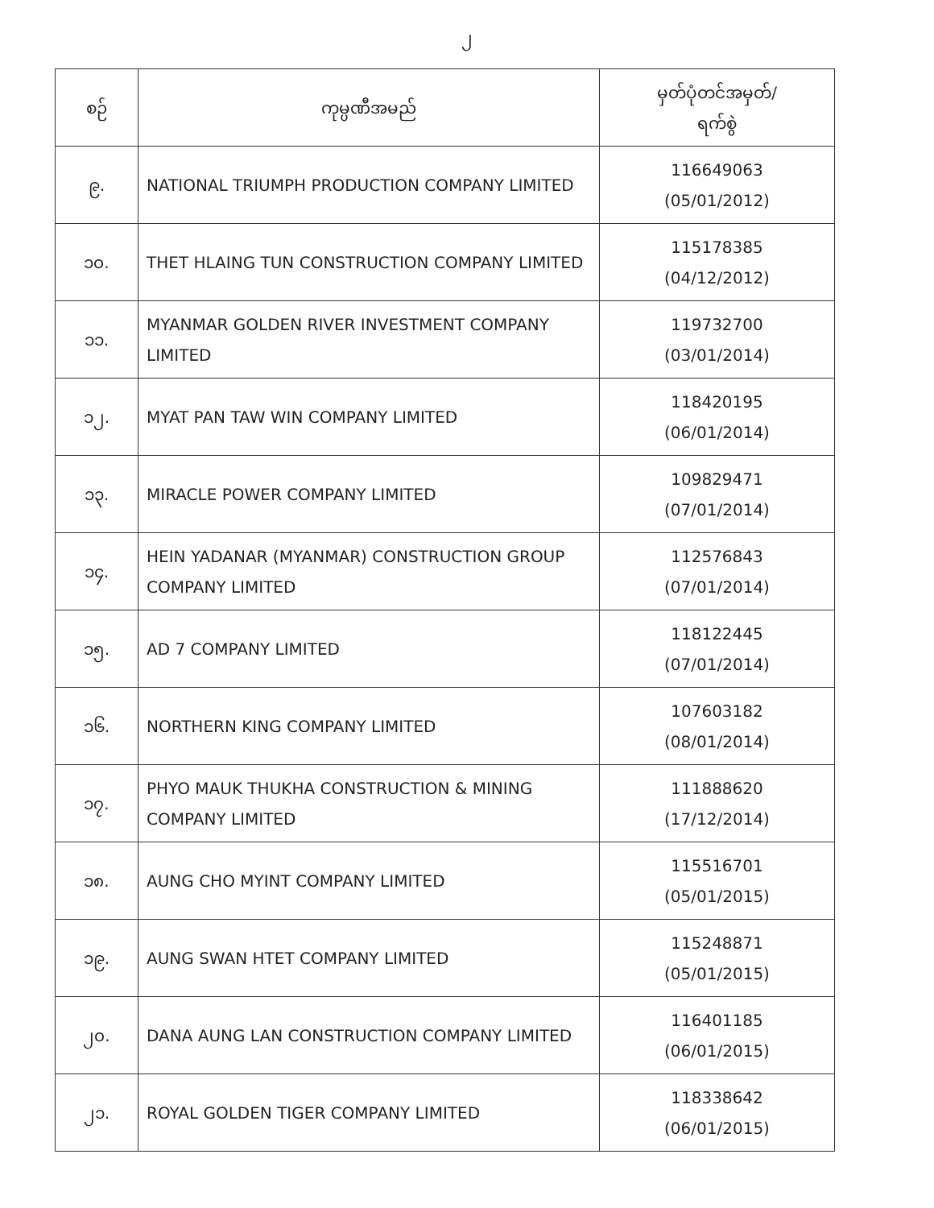၂
| စဉ် | ကုမ္ပဏီအမည် | မှတ်ပုံတင်အမှတ်/ ရက်စွဲ |
| --- | --- | --- |
| ၉. | NATIONAL TRIUMPH PRODUCTION COMPANY LIMITED | 116649063 (05/01/2012) |
| ၁၀. | THET HLAING TUN CONSTRUCTION COMPANY LIMITED | 115178385 (04/12/2012) |
| ၁၁. | MYANMAR GOLDEN RIVER INVESTMENT COMPANY LIMITED | 119732700 (03/01/2014) |
| ၁၂. | MYAT PAN TAW WIN COMPANY LIMITED | 118420195 (06/01/2014) |
| ၁၃. | MIRACLE POWER COMPANY LIMITED | 109829471 (07/01/2014) |
| ၁၄. | HEIN YADANAR (MYANMAR) CONSTRUCTION GROUP COMPANY LIMITED | 112576843 (07/01/2014) |
| ၁၅. | AD 7 COMPANY LIMITED | 118122445 (07/01/2014) |
| ၁၆. | NORTHERN KING COMPANY LIMITED | 107603182 (08/01/2014) |
| ၁၇. | PHYO MAUK THUKHA CONSTRUCTION & MINING COMPANY LIMITED | 111888620 (17/12/2014) |
| ၁၈. | AUNG CHO MYINT COMPANY LIMITED | 115516701 (05/01/2015) |
| ၁၉. | AUNG SWAN HTET COMPANY LIMITED | 115248871 (05/01/2015) |
| ၂၀. | DANA AUNG LAN CONSTRUCTION COMPANY LIMITED | 116401185 (06/01/2015) |
| ၂၁. | ROYAL GOLDEN TIGER COMPANY LIMITED | 118338642 (06/01/2015) |